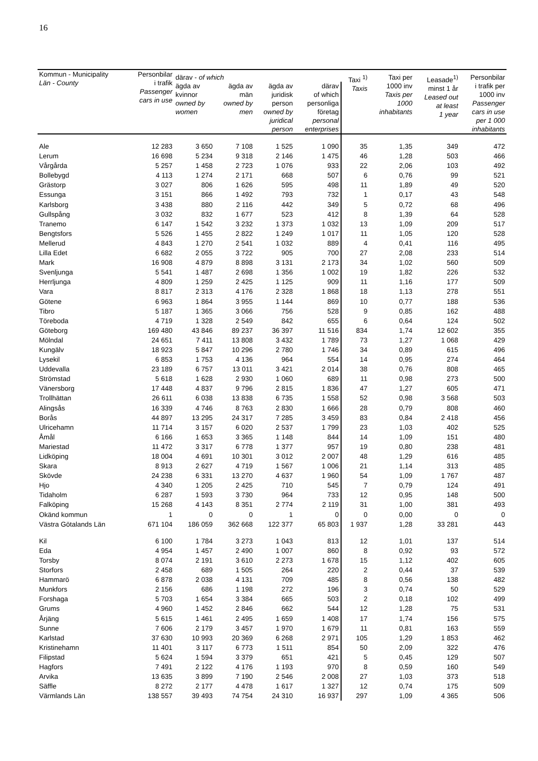16
| Kommun - Municipality Län - County | Personbilar i trafik Passenger cars in use | därav - of which | | | | Taxi <sup>1)</sup> Taxis | Taxi per 1000 inv Taxis per 1000 inhabitants | Leasade<sup>1)</sup> minst 1 år Leased out at least 1 year | Personbilar i trafik per 1000 inv Passenger cars in use per 1 000 inhabitants |
| --- | --- | --- | --- | --- | --- | --- | --- | --- | --- |
| | | ägda av kvinnor owned by women | ägda av män owned by men | ägda av juridisk person owned by juridical person | därav of which personliga företag personal enterprises | | | | |
| Ale | 12 283 | 3 650 | 7 108 | 1 525 | 1 090 | 35 | 1,35 | 349 | 472 |
| Lerum | 16 698 | 5 234 | 9 318 | 2 146 | 1 475 | 46 | 1,28 | 503 | 466 |
| Vårgårda | 5 257 | 1 458 | 2 723 | 1 076 | 933 | 22 | 2,06 | 103 | 492 |
| Bollebygd | 4 113 | 1 274 | 2 171 | 668 | 507 | 6 | 0,76 | 99 | 521 |
| Grästorp | 3 027 | 806 | 1 626 | 595 | 498 | 11 | 1,89 | 49 | 520 |
| Essunga | 3 151 | 866 | 1 492 | 793 | 732 | 1 | 0,17 | 43 | 548 |
| Karlsborg | 3 438 | 880 | 2 116 | 442 | 349 | 5 | 0,72 | 68 | 496 |
| Gullspång | 3 032 | 832 | 1 677 | 523 | 412 | 8 | 1,39 | 64 | 528 |
| Tranemo | 6 147 | 1 542 | 3 232 | 1 373 | 1 032 | 13 | 1,09 | 209 | 517 |
| Bengtsfors | 5 526 | 1 455 | 2 822 | 1 249 | 1 017 | 11 | 1,05 | 120 | 528 |
| Mellerud | 4 843 | 1 270 | 2 541 | 1 032 | 889 | 4 | 0,41 | 116 | 495 |
| Lilla Edet | 6 682 | 2 055 | 3 722 | 905 | 700 | 27 | 2,08 | 233 | 514 |
| Mark | 16 908 | 4 879 | 8 898 | 3 131 | 2 173 | 34 | 1,02 | 560 | 509 |
| Svenljunga | 5 541 | 1 487 | 2 698 | 1 356 | 1 002 | 19 | 1,82 | 226 | 532 |
| Herrljunga | 4 809 | 1 259 | 2 425 | 1 125 | 909 | 11 | 1,16 | 177 | 509 |
| Vara | 8 817 | 2 313 | 4 176 | 2 328 | 1 868 | 18 | 1,13 | 278 | 551 |
| Götene | 6 963 | 1 864 | 3 955 | 1 144 | 869 | 10 | 0,77 | 188 | 536 |
| Tibro | 5 187 | 1 365 | 3 066 | 756 | 528 | 9 | 0,85 | 162 | 488 |
| Töreboda | 4 719 | 1 328 | 2 549 | 842 | 655 | 6 | 0,64 | 124 | 502 |
| Göteborg | 169 480 | 43 846 | 89 237 | 36 397 | 11 516 | 834 | 1,74 | 12 602 | 355 |
| Mölndal | 24 651 | 7 411 | 13 808 | 3 432 | 1 789 | 73 | 1,27 | 1 068 | 429 |
| Kungälv | 18 923 | 5 847 | 10 296 | 2 780 | 1 746 | 34 | 0,89 | 615 | 496 |
| Lysekil | 6 853 | 1 753 | 4 136 | 964 | 554 | 14 | 0,95 | 274 | 464 |
| Uddevalla | 23 189 | 6 757 | 13 011 | 3 421 | 2 014 | 38 | 0,76 | 808 | 465 |
| Strömstad | 5 618 | 1 628 | 2 930 | 1 060 | 689 | 11 | 0,98 | 273 | 500 |
| Vänersborg | 17 448 | 4 837 | 9 796 | 2 815 | 1 836 | 47 | 1,27 | 605 | 471 |
| Trollhättan | 26 611 | 6 038 | 13 838 | 6 735 | 1 558 | 52 | 0,98 | 3 568 | 503 |
| Alingsås | 16 339 | 4 746 | 8 763 | 2 830 | 1 666 | 28 | 0,79 | 808 | 460 |
| Borås | 44 897 | 13 295 | 24 317 | 7 285 | 3 459 | 83 | 0,84 | 2 418 | 456 |
| Ulricehamn | 11 714 | 3 157 | 6 020 | 2 537 | 1 799 | 23 | 1,03 | 402 | 525 |
| Åmål | 6 166 | 1 653 | 3 365 | 1 148 | 844 | 14 | 1,09 | 151 | 480 |
| Mariestad | 11 472 | 3 317 | 6 778 | 1 377 | 957 | 19 | 0,80 | 238 | 481 |
| Lidköping | 18 004 | 4 691 | 10 301 | 3 012 | 2 007 | 48 | 1,29 | 616 | 485 |
| Skara | 8 913 | 2 627 | 4 719 | 1 567 | 1 006 | 21 | 1,14 | 313 | 485 |
| Skövde | 24 238 | 6 331 | 13 270 | 4 637 | 1 960 | 54 | 1,09 | 1 767 | 487 |
| Hjo | 4 340 | 1 205 | 2 425 | 710 | 545 | 7 | 0,79 | 124 | 491 |
| Tidaholm | 6 287 | 1 593 | 3 730 | 964 | 733 | 12 | 0,95 | 148 | 500 |
| Falköping | 15 268 | 4 143 | 8 351 | 2 774 | 2 119 | 31 | 1,00 | 381 | 493 |
| Okänd kommun | 1 | 0 | 0 | 1 | 0 | 0 | 0,00 | 0 | 0 |
| Västra Götalands Län | 671 104 | 186 059 | 362 668 | 122 377 | 65 803 | 1 937 | 1,28 | 33 281 | 443 |
| Kil | 6 100 | 1 784 | 3 273 | 1 043 | 813 | 12 | 1,01 | 137 | 514 |
| Eda | 4 954 | 1 457 | 2 490 | 1 007 | 860 | 8 | 0,92 | 93 | 572 |
| Torsby | 8 074 | 2 191 | 3 610 | 2 273 | 1 678 | 15 | 1,12 | 402 | 605 |
| Storfors | 2 458 | 689 | 1 505 | 264 | 220 | 2 | 0,44 | 37 | 539 |
| Hammarö | 6 878 | 2 038 | 4 131 | 709 | 485 | 8 | 0,56 | 138 | 482 |
| Munkfors | 2 156 | 686 | 1 198 | 272 | 196 | 3 | 0,74 | 50 | 529 |
| Forshaga | 5 703 | 1 654 | 3 384 | 665 | 503 | 2 | 0,18 | 102 | 499 |
| Grums | 4 960 | 1 452 | 2 846 | 662 | 544 | 12 | 1,28 | 75 | 531 |
| Årjäng | 5 615 | 1 461 | 2 495 | 1 659 | 1 408 | 17 | 1,74 | 156 | 575 |
| Sunne | 7 606 | 2 179 | 3 457 | 1 970 | 1 679 | 11 | 0,81 | 163 | 559 |
| Karlstad | 37 630 | 10 993 | 20 369 | 6 268 | 2 971 | 105 | 1,29 | 1 853 | 462 |
| Kristinehamn | 11 401 | 3 117 | 6 773 | 1 511 | 854 | 50 | 2,09 | 322 | 476 |
| Filipstad | 5 624 | 1 594 | 3 379 | 651 | 421 | 5 | 0,45 | 129 | 507 |
| Hagfors | 7 491 | 2 122 | 4 176 | 1 193 | 970 | 8 | 0,59 | 160 | 549 |
| Arvika | 13 635 | 3 899 | 7 190 | 2 546 | 2 008 | 27 | 1,03 | 373 | 518 |
| Säffle | 8 272 | 2 177 | 4 478 | 1 617 | 1 327 | 12 | 0,74 | 175 | 509 |
| Värmlands Län | 138 557 | 39 493 | 74 754 | 24 310 | 16 937 | 297 | 1,09 | 4 365 | 506 |